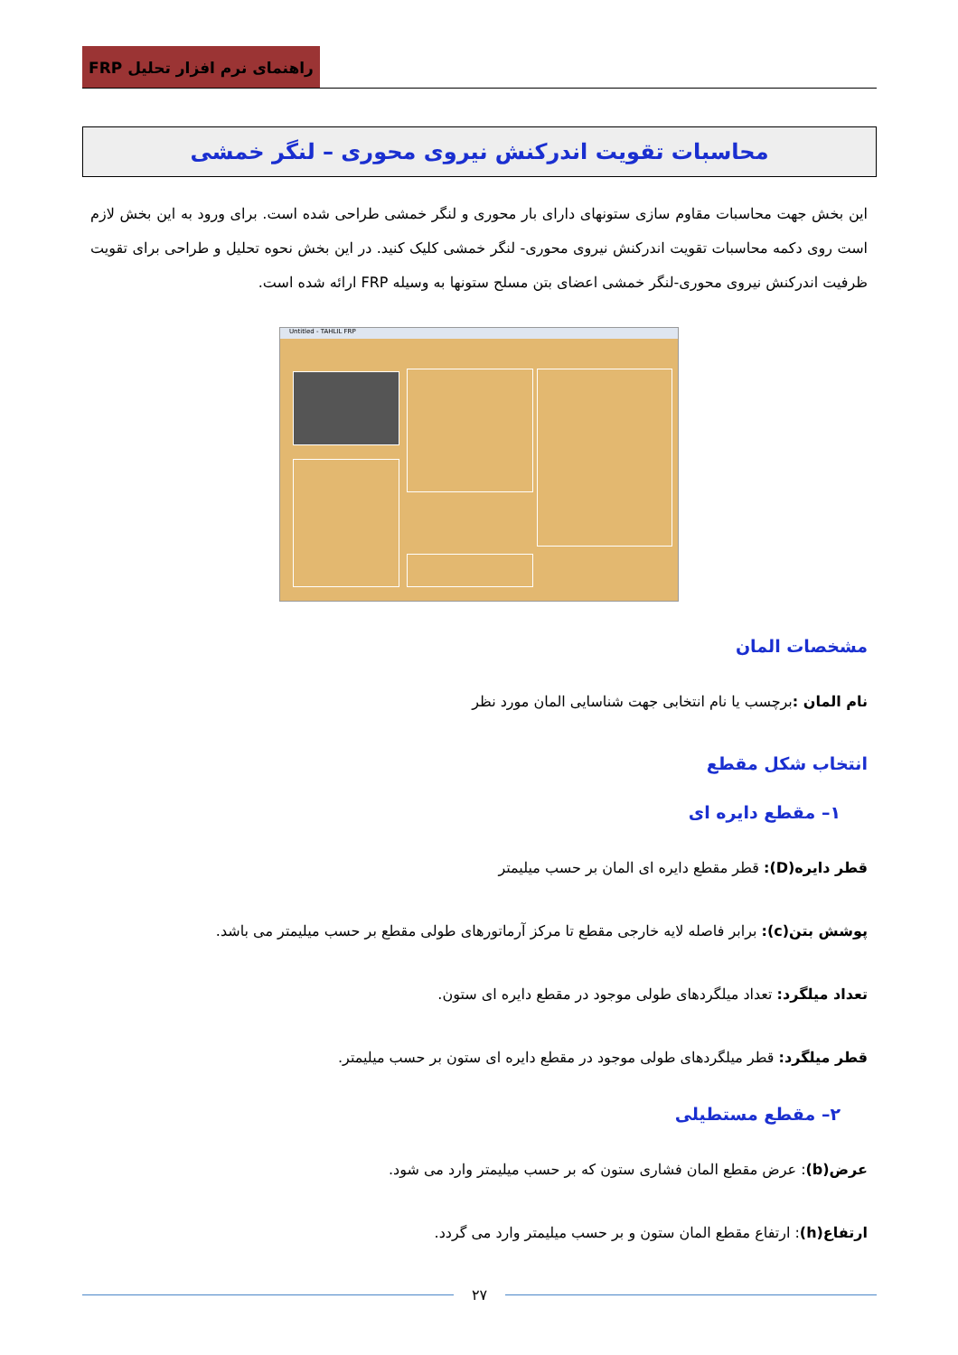راهنمای نرم افزار تحلیل FRP
محاسبات تقویت اندرکنش نیروی محوری – لنگر خمشی
این بخش جهت محاسبات مقاوم سازی ستونهای دارای بار محوری و لنگر خمشی طراحی شده است. برای ورود به این بخش لازم است روی دکمه محاسبات تقویت اندرکنش نیروی محوری- لنگر خمشی کلیک کنید. در این بخش نحوه تحلیل و طراحی برای تقویت ظرفیت اندرکنش نیروی محوری-لنگر خمشی اعضای بتن مسلح ستونها به وسیله FRP ارائه شده است.
Untitled - TAHLIL FRP
مشخصات المان
نام المان : برچسب یا نام انتخابی جهت شناسایی المان مورد نظر
انتخاب شکل مقطع
۱– مقطع دایره ای
قطر دایره(D): قطر مقطع دایره ای المان بر حسب میلیمتر
پوشش بتن(c): برابر فاصله لایه خارجی مقطع تا مرکز آرماتورهای طولی مقطع بر حسب میلیمتر می باشد.
تعداد میلگرد: تعداد میلگردهای طولی موجود در مقطع دایره ای ستون.
قطر میلگرد: قطر میلگردهای طولی موجود در مقطع دایره ای ستون بر حسب میلیمتر.
۲– مقطع مستطیلی
عرض(b): عرض مقطع المان فشاری ستون که بر حسب میلیمتر وارد می شود.
ارتفاع(h): ارتفاع مقطع المان ستون و بر حسب میلیمتر وارد می گردد.
۲۷